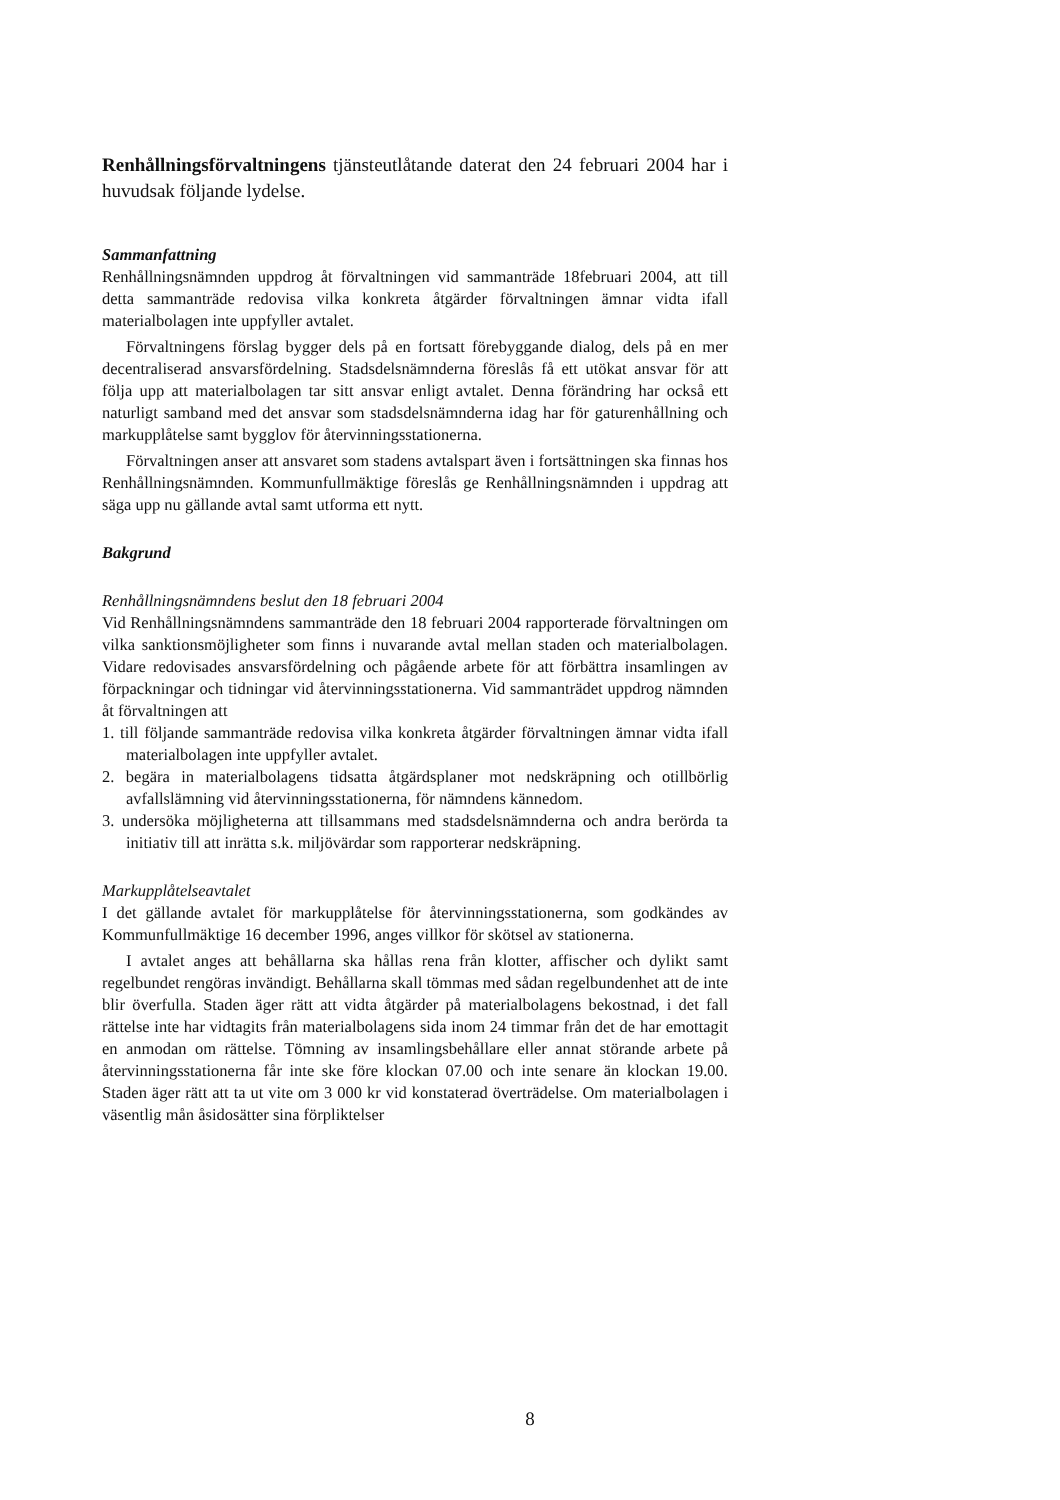Renhållningsförvaltningens tjänsteutlåtande daterat den 24 februari 2004 har i huvudsak följande lydelse.
Sammanfattning
Renhållningsnämnden uppdrog åt förvaltningen vid sammanträde 18februari 2004, att till detta sammanträde redovisa vilka konkreta åtgärder förvaltningen ämnar vidta ifall materialbolagen inte uppfyller avtalet.
Förvaltningens förslag bygger dels på en fortsatt förebyggande dialog, dels på en mer decentraliserad ansvarsfördelning. Stadsdelsnämnderna föreslås få ett utökat ansvar för att följa upp att materialbolagen tar sitt ansvar enligt avtalet. Denna förändring har också ett naturligt samband med det ansvar som stadsdelsnämnderna idag har för gaturenhållning och markupplåtelse samt bygglov för återvinningsstationerna.
Förvaltningen anser att ansvaret som stadens avtalspart även i fortsättningen ska finnas hos Renhållningsnämnden. Kommunfullmäktige föreslås ge Renhållningsnämnden i uppdrag att säga upp nu gällande avtal samt utforma ett nytt.
Bakgrund
Renhållningsnämndens beslut den 18 februari 2004
Vid Renhållningsnämndens sammanträde den 18 februari 2004 rapporterade förvaltningen om vilka sanktionsmöjligheter som finns i nuvarande avtal mellan staden och materialbolagen. Vidare redovisades ansvarsfördelning och pågående arbete för att förbättra insamlingen av förpackningar och tidningar vid återvinningsstationerna. Vid sammanträdet uppdrog nämnden åt förvaltningen att
1. till följande sammanträde redovisa vilka konkreta åtgärder förvaltningen ämnar vidta ifall materialbolagen inte uppfyller avtalet.
2. begära in materialbolagens tidsatta åtgärdsplaner mot nedskräpning och otillbörlig avfallslämning vid återvinningsstationerna, för nämndens kännedom.
3. undersöka möjligheterna att tillsammans med stadsdelsnämnderna och andra berörda ta initiativ till att inrätta s.k. miljövärdar som rapporterar nedskräpning.
Markupplåtelseavtalet
I det gällande avtalet för markupplåtelse för återvinningsstationerna, som godkändes av Kommunfullmäktige 16 december 1996, anges villkor för skötsel av stationerna.
I avtalet anges att behållarna ska hållas rena från klotter, affischer och dylikt samt regelbundet rengöras invändigt. Behållarna skall tömmas med sådan regelbundenhet att de inte blir överfulla. Staden äger rätt att vidta åtgärder på materialbolagens bekostnad, i det fall rättelse inte har vidtagits från materialbolagens sida inom 24 timmar från det de har emottagit en anmodan om rättelse. Tömning av insamlingsbehållare eller annat störande arbete på återvinningsstationerna får inte ske före klockan 07.00 och inte senare än klockan 19.00. Staden äger rätt att ta ut vite om 3 000 kr vid konstaterad överträdelse. Om materialbolagen i väsentlig mån åsidosätter sina förpliktelser
8